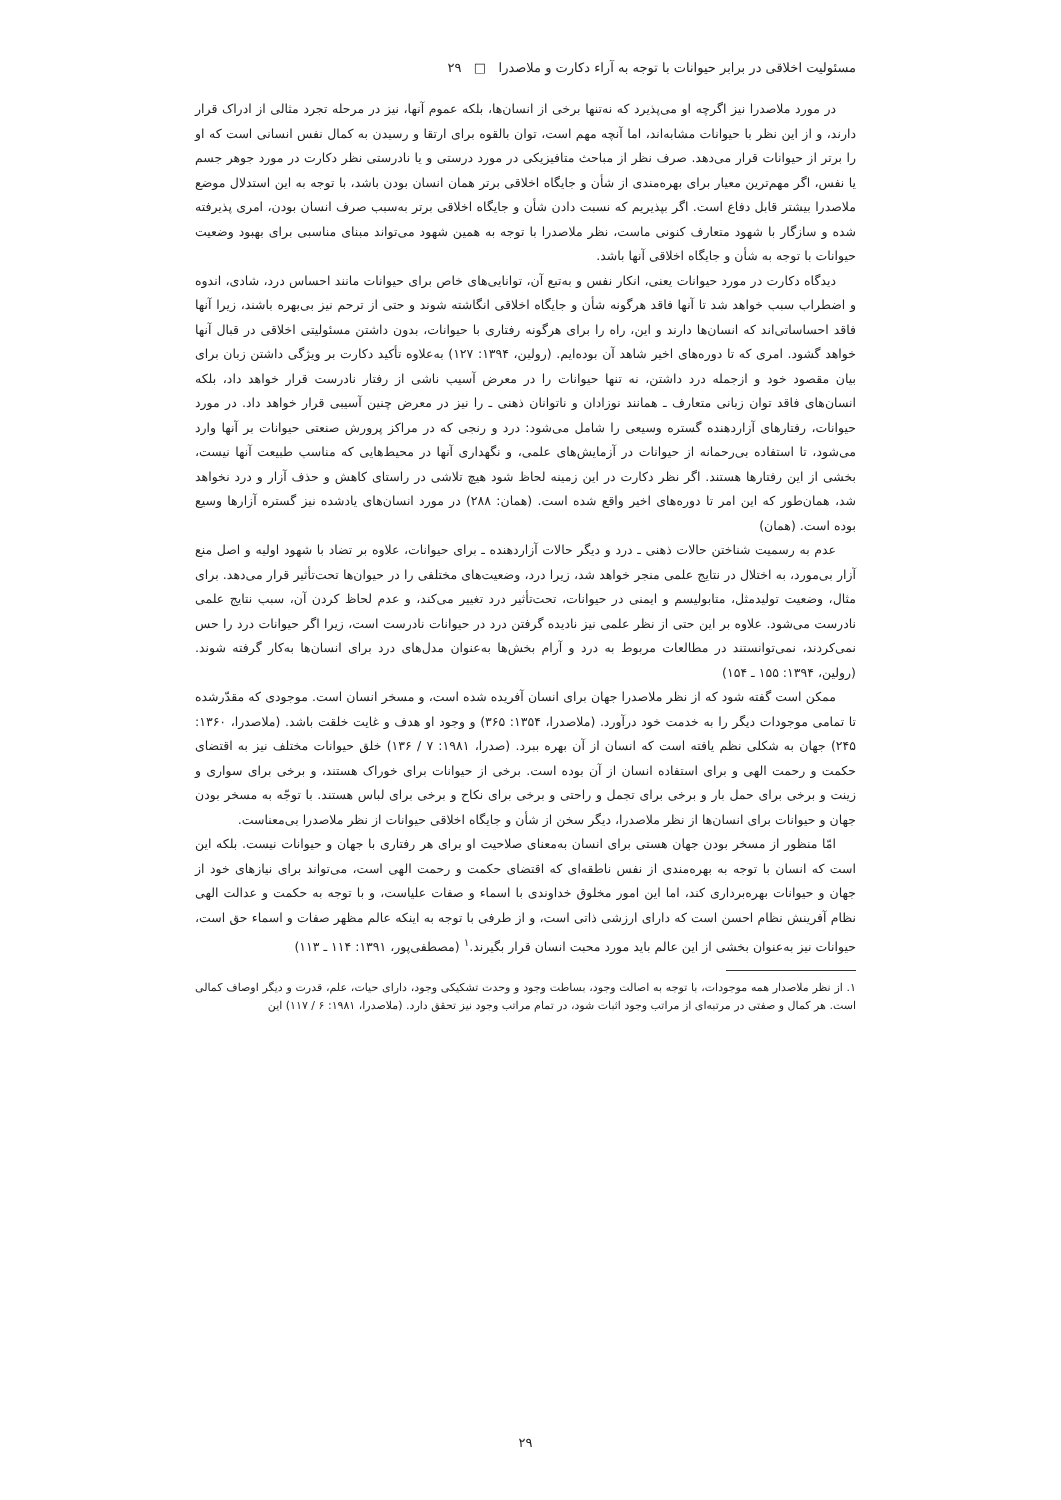مسئولیت اخلاقی در برابر حیوانات با توجه به آراء دکارت و ملاصدرا □ ۲۹
در مورد ملاصدرا نیز اگرچه او می‌پذیرد که نه‌تنها برخی از انسان‌ها، بلکه عموم آنها، نیز در مرحله تجرد مثالی از ادراک قرار دارند، و از این نظر با حیوانات مشابه‌اند، اما آنچه مهم است، توان بالقوه برای ارتقا و رسیدن به کمال نفس انسانی است که او را برتر از حیوانات قرار می‌دهد. صرف نظر از مباحث متافیزیکی در مورد درستی و یا نادرستی نظر دکارت در مورد جوهر جسم یا نفس، اگر مهم‌ترین معیار برای بهره‌مندی از شأن و جایگاه اخلاقی برتر همان انسان بودن باشد، با توجه به این استدلال موضع ملاصدرا بیشتر قابل دفاع است. اگر بپذیریم که نسبت دادن شأن و جایگاه اخلاقی برتر به‌سبب صرف انسان بودن، امری پذیرفته شده و سازگار با شهود متعارف کنونی ماست، نظر ملاصدرا با توجه به همین شهود می‌تواند مبنای مناسبی برای بهبود وضعیت حیوانات با توجه به شأن و جایگاه اخلاقی آنها باشد.
دیدگاه دکارت در مورد حیوانات یعنی، انکار نفس و به‌تبع آن، توانایی‌های خاص برای حیوانات مانند احساس درد، شادی، اندوه و اضطراب سبب خواهد شد تا آنها فاقد هرگونه شأن و جایگاه اخلاقی انگاشته شوند و حتی از ترحم نیز بی‌بهره باشند، زیرا آنها فاقد احساساتی‌اند که انسان‌ها دارند و این، راه را برای هرگونه رفتاری با حیوانات، بدون داشتن مسئولیتی اخلاقی در قبال آنها خواهد گشود. امری که تا دوره‌های اخیر شاهد آن بوده‌ایم. (رولین، ۱۳۹۴: ۱۲۷) به‌علاوه تأکید دکارت بر ویژگی داشتن زبان برای بیان مقصود خود و ازجمله درد داشتن، نه تنها حیوانات را در معرض آسیب ناشی از رفتار نادرست قرار خواهد داد، بلکه انسان‌های فاقد توان زبانی متعارف ـ همانند نوزادان و ناتوانان ذهنی ـ را نیز در معرض چنین آسیبی قرار خواهد داد. در مورد حیوانات، رفتارهای آزاردهنده گستره وسیعی را شامل می‌شود: درد و رنجی که در مراکز پرورش صنعتی حیوانات بر آنها وارد می‌شود، تا استفاده بی‌رحمانه از حیوانات در آزمایش‌های علمی، و نگهداری آنها در محیط‌هایی که مناسب طبیعت آنها نیست، بخشی از این رفتارها هستند. اگر نظر دکارت در این زمینه لحاظ شود هیچ تلاشی در راستای کاهش و حذف آزار و درد نخواهد شد، همان‌طور که این امر تا دوره‌های اخیر واقع شده است. (همان: ۲۸۸) در مورد انسان‌های یادشده نیز گستره آزارها وسیع بوده است. (همان)
عدم به رسمیت شناختن حالات ذهنی ـ درد و دیگر حالات آزاردهنده ـ برای حیوانات، علاوه بر تضاد با شهود اولیه و اصل منع آزار بی‌مورد، به اختلال در نتایج علمی منجر خواهد شد، زیرا درد، وضعیت‌های مختلفی را در حیوان‌ها تحت‌تأثیر قرار می‌دهد. برای مثال، وضعیت تولیدمثل، متابولیسم و ایمنی در حیوانات، تحت‌تأثیر درد تغییر می‌کند، و عدم لحاظ کردن آن، سبب نتایج علمی نادرست می‌شود. علاوه بر این حتی از نظر علمی نیز نادیده گرفتن درد در حیوانات نادرست است، زیرا اگر حیوانات درد را حس نمی‌کردند، نمی‌توانستند در مطالعات مربوط به درد و آرام بخش‌ها به‌عنوان مدل‌های درد برای انسان‌ها به‌کار گرفته شوند. (رولین، ۱۳۹۴: ۱۵۵ ـ ۱۵۴)
ممکن است گفته شود که از نظر ملاصدرا جهان برای انسان آفریده شده است، و مسخر انسان است. موجودی که مقدّرشده تا تمامی موجودات دیگر را به خدمت خود درآورد. (ملاصدرا، ۱۳۵۴: ۳۶۵) و وجود او هدف و غایت خلقت باشد. (ملاصدرا، ۱۳۶۰: ۲۴۵) جهان به شکلی نظم یافته است که انسان از آن بهره ببرد. (صدرا، ۱۹۸۱: ۷ / ۱۳۶) خلق حیوانات مختلف نیز به اقتضای حکمت و رحمت الهی و برای استفاده انسان از آن بوده است. برخی از حیوانات برای خوراک هستند، و برخی برای سواری و زینت و برخی برای حمل بار و برخی برای تجمل و راحتی و برخی برای نکاح و برخی برای لباس هستند. با توجّه به مسخر بودن جهان و حیوانات برای انسان‌ها از نظر ملاصدرا، دیگر سخن از شأن و جایگاه اخلاقی حیوانات از نظر ملاصدرا بی‌معناست.
امّا منظور از مسخر بودن جهان هستی برای انسان به‌معنای صلاحیت او برای هر رفتاری با جهان و حیوانات نیست. بلکه این است که انسان با توجه به بهره‌مندی از نفس ناطقه‌ای که اقتضای حکمت و رحمت الهی است، می‌تواند برای نیازهای خود از جهان و حیوانات بهره‌برداری کند، اما این امور مخلوق خداوندی با اسماء و صفات علیاست، و با توجه به حکمت و عدالت الهی نظام آفرینش نظام احسن است که دارای ارزشی ذاتی است، و از طرفی با توجه به اینکه عالم مظهر صفات و اسماء حق است، حیوانات نیز به‌عنوان بخشی از این عالم باید مورد محبت انسان قرار بگیرند.<sup>۱</sup> (مصطفی‌پور، ۱۳۹۱: ۱۱۴ ـ ۱۱۳)
۱. از نظر ملاصدار همه موجودات، با توجه به اصالت وجود، بساطت وجود و وحدت تشکیکی وجود، دارای حیات، علم، قدرت و دیگر اوصاف کمالی است. هر کمال و صفتی در مرتبه‌ای از مراتب وجود اثبات شود، در تمام مراتب وجود نیز تحقق دارد. (ملاصدرا، ۱۹۸۱: ۶ / ۱۱۷) این
۲۹